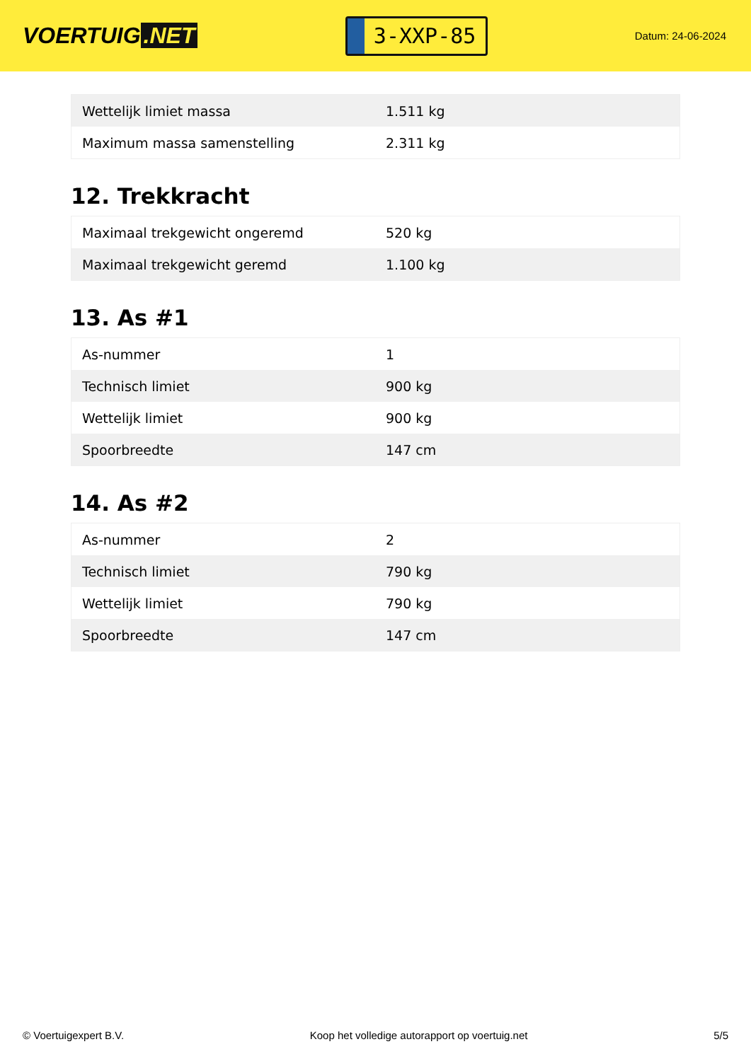VOERTUIG.NET
3-XXP-85
Datum: 24-06-2024
| Wettelijk limiet massa | 1.511 kg |
| Maximum massa samenstelling | 2.311 kg |
12. Trekkracht
| Maximaal trekgewicht ongeremd | 520 kg |
| Maximaal trekgewicht geremd | 1.100 kg |
13. As #1
| As-nummer | 1 |
| Technisch limiet | 900 kg |
| Wettelijk limiet | 900 kg |
| Spoorbreedte | 147 cm |
14. As #2
| As-nummer | 2 |
| Technisch limiet | 790 kg |
| Wettelijk limiet | 790 kg |
| Spoorbreedte | 147 cm |
© Voertuigexpert B.V. Koop het volledige autorapport op voertuig.net 5/5